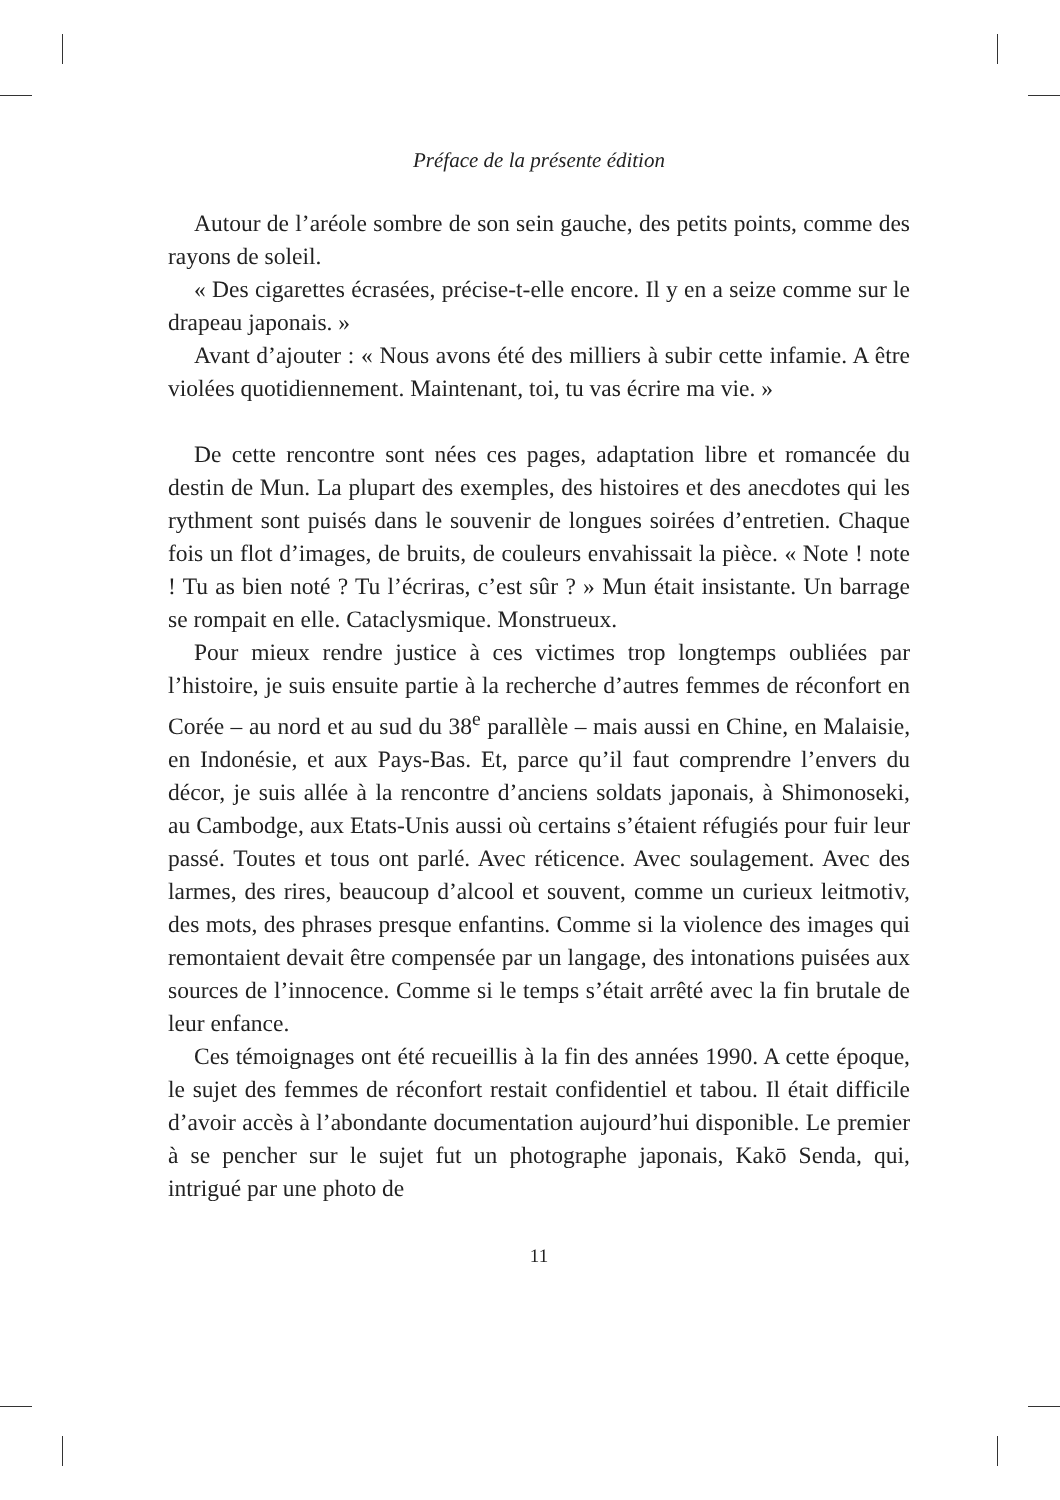Préface de la présente édition
Autour de l’aréole sombre de son sein gauche, des petits points, comme des rayons de soleil.
« Des cigarettes écrasées, précise-t-elle encore. Il y en a seize comme sur le drapeau japonais. »
Avant d’ajouter : « Nous avons été des milliers à subir cette infamie. A être violées quotidiennement. Maintenant, toi, tu vas écrire ma vie. »
De cette rencontre sont nées ces pages, adaptation libre et romancée du destin de Mun. La plupart des exemples, des histoires et des anecdotes qui les rythment sont puisés dans le souvenir de longues soirées d’entretien. Chaque fois un flot d’images, de bruits, de couleurs envahissait la pièce. « Note ! note ! Tu as bien noté ? Tu l’écriras, c’est sûr ? » Mun était insistante. Un barrage se rompait en elle. Cataclysmique. Monstrueux.
Pour mieux rendre justice à ces victimes trop longtemps oubliées par l’histoire, je suis ensuite partie à la recherche d’autres femmes de réconfort en Corée – au nord et au sud du 38<sup>e</sup> parallèle – mais aussi en Chine, en Malaisie, en Indonésie, et aux Pays-Bas. Et, parce qu’il faut comprendre l’envers du décor, je suis allée à la rencontre d’anciens soldats japonais, à Shimonoseki, au Cambodge, aux Etats-Unis aussi où certains s’étaient réfugiés pour fuir leur passé. Toutes et tous ont parlé. Avec réticence. Avec soulagement. Avec des larmes, des rires, beaucoup d’alcool et souvent, comme un curieux leitmotiv, des mots, des phrases presque enfantins. Comme si la violence des images qui remontaient devait être compensée par un langage, des intonations puisées aux sources de l’innocence. Comme si le temps s’était arrêté avec la fin brutale de leur enfance.
Ces témoignages ont été recueillis à la fin des années 1990. A cette époque, le sujet des femmes de réconfort restait confidentiel et tabou. Il était difficile d’avoir accès à l’abondante documentation aujourd’hui disponible. Le premier à se pencher sur le sujet fut un photographe japonais, Kakō Senda, qui, intrigué par une photo de
11